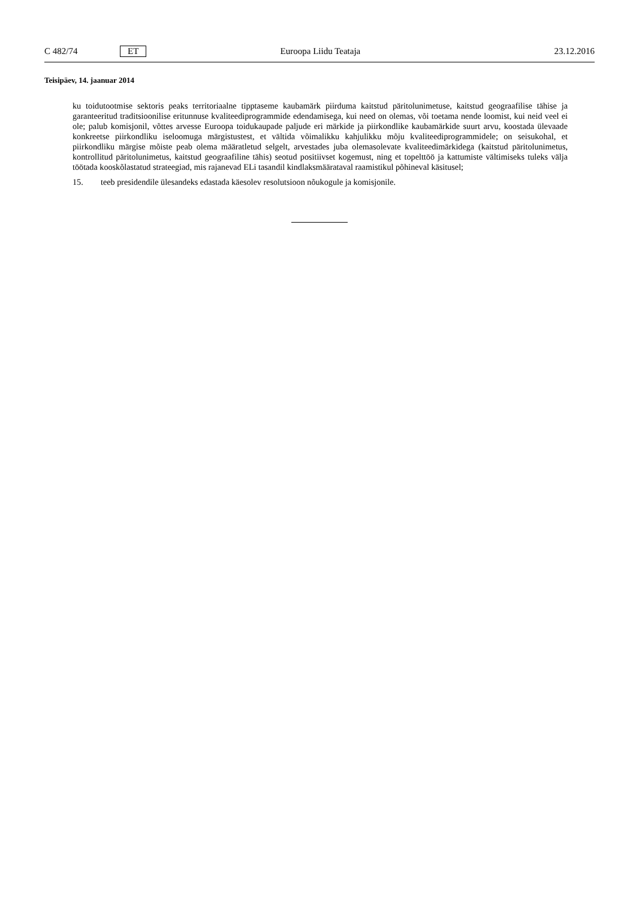C 482/74 ET Euroopa Liidu Teataja 23.12.2016
Teisipäev, 14. jaanuar 2014
ku toidutootmise sektoris peaks territoriaalne tipptaseme kaubamärk piirduma kaitstud päritolunimetuse, kaitstud geograafilise tähise ja garanteeritud traditsioonilise eritunnuse kvaliteediprogrammide edendamisega, kui need on olemas, või toetama nende loomist, kui neid veel ei ole; palub komisjonil, võttes arvesse Euroopa toidukaupade paljude eri märkide ja piirkondlike kaubamärkide suurt arvu, koostada ülevaade konkreetse piirkondliku iseloomuga märgistustest, et vältida võimalikku kahjulikku mõju kvaliteediprogrammidele; on seisukohal, et piirkondliku märgise mõiste peab olema määratletud selgelt, arvestades juba olemasolevate kvaliteedimärkidega (kaitstud päritolunimetus, kontrollitud päritolunimetus, kaitstud geograafiline tähis) seotud positiivset kogemust, ning et topelttöö ja kattumiste vältimiseks tuleks välja töötada kooskõlastatud strateegiad, mis rajanevad ELi tasandil kindlaksmäärataval raamistikul põhineval käsitusel;
15. teeb presidendile ülesandeks edastada käesolev resolutsioon nõukogule ja komisjonile.